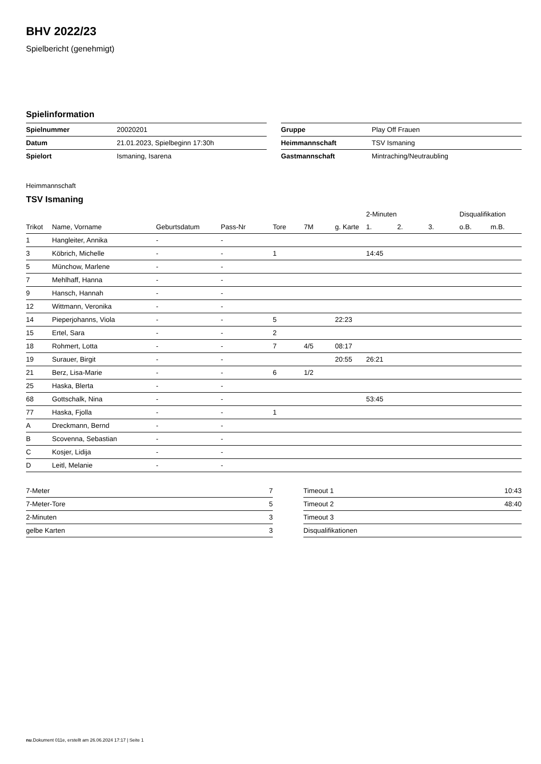BHV 2022/23
Spielbericht (genehmigt)
Spielinformation
| Spielnummer | 20020201 |
| Datum | 21.01.2023, Spielbeginn 17:30h |
| Spielort | Ismaning, Isarena |
| Gruppe | Play Off Frauen |
| Heimmannschaft | TSV Ismaning |
| Gastmannschaft | Mintraching/Neutraubling |
Heimmannschaft
TSV Ismaning
| | | | | | | | 2-Minuten | | | Disqualifikation | |
| --- | --- | --- | --- | --- | --- | --- | --- | --- | --- | --- | --- |
| Trikot | Name, Vorname | Geburtsdatum | Pass-Nr | Tore | 7M | g. Karte | 1. | 2. | 3. | o.B. | m.B. |
| 1 | Hangleiter, Annika | - | - | | | | | | | | |
| 3 | Köbrich, Michelle | - | - | 1 | | | 14:45 | | | | |
| 5 | Münchow, Marlene | - | - | | | | | | | | |
| 7 | Mehlhaff, Hanna | - | - | | | | | | | | |
| 9 | Hansch, Hannah | - | - | | | | | | | | |
| 12 | Wittmann, Veronika | - | - | | | | | | | | |
| 14 | Pieperjohanns, Viola | - | - | 5 | | 22:23 | | | | | |
| 15 | Ertel, Sara | - | - | 2 | | | | | | | |
| 18 | Rohmert, Lotta | - | - | 7 | 4/5 | 08:17 | | | | | |
| 19 | Surauer, Birgit | - | - | | | 20:55 | 26:21 | | | | |
| 21 | Berz, Lisa-Marie | - | - | 6 | 1/2 | | | | | | |
| 25 | Haska, Blerta | - | - | | | | | | | | |
| 68 | Gottschalk, Nina | - | - | | | | 53:45 | | | | |
| 77 | Haska, Fjolla | - | - | 1 | | | | | | | |
| A | Dreckmann, Bernd | - | - | | | | | | | | |
| B | Scovenna, Sebastian | - | - | | | | | | | | |
| C | Kosjer, Lidija | - | - | | | | | | | | |
| D | Leitl, Melanie | - | - | | | | | | | | |
| 7-Meter | 7 |
| 7-Meter-Tore | 5 |
| 2-Minuten | 3 |
| gelbe Karten | 3 |
| Timeout 1 | 10:43 |
| Timeout 2 | 48:40 |
| Timeout 3 | |
| Disqualifikationen | |
nu.Dokument 011e, erstellt am 26.06.2024 17:17 | Seite 1